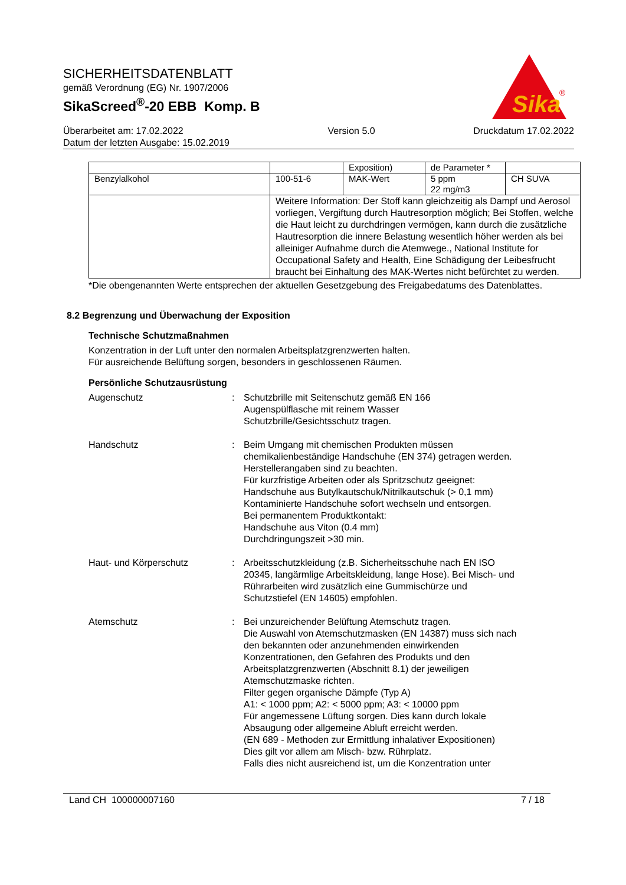SICHERHEITSDATENBLATT
gemäß Verordnung (EG) Nr. 1907/2006
SikaScreed<sup>®</sup>-20 EBB Komp. B
Sika
®
Überarbeitet am: 17.02.2022
Datum der letzten Ausgabe: 15.02.2019
Version 5.0 Druckdatum 17.02.2022
| | | Exposition) | de Parameter * | |
| Benzylalkohol | 100-51-6 | MAK-Wert | 5 ppm 22 mg/m3 | CH SUVA |
| | Weitere Information: Der Stoff kann gleichzeitig als Dampf und Aerosol vorliegen, Vergiftung durch Hautresorption möglich; Bei Stoffen, welche die Haut leicht zu durchdringen vermögen, kann durch die zusätzliche Hautresorption die innere Belastung wesentlich höher werden als bei alleiniger Aufnahme durch die Atemwege., National Institute for Occupational Safety and Health, Eine Schädigung der Leibesfrucht braucht bei Einhaltung des MAK-Wertes nicht befürchtet zu werden. | | | |
*Die obengenannten Werte entsprechen der aktuellen Gesetzgebung des Freigabedatums des Datenblattes.
8.2 Begrenzung und Überwachung der Exposition
Technische Schutzmaßnahmen
Konzentration in der Luft unter den normalen Arbeitsplatzgrenzwerten halten.
Für ausreichende Belüftung sorgen, besonders in geschlossenen Räumen.
Persönliche Schutzausrüstung
Augenschutz : Schutzbrille mit Seitenschutz gemäß EN 166
Augenspülflasche mit reinem Wasser
Schutzbrille/Gesichtsschutz tragen.
Handschutz : Beim Umgang mit chemischen Produkten müssen chemikalienbeständige Handschuhe (EN 374) getragen werden. Herstellerangaben sind zu beachten.
Für kurzfristige Arbeiten oder als Spritzschutz geeignet:
Handschuhe aus Butylkautschuk/Nitrilkautschuk (> 0,1 mm)
Kontaminierte Handschuhe sofort wechseln und entsorgen.
Bei permanentem Produktkontakt:
Handschuhe aus Viton (0.4 mm)
Durchdringungszeit >30 min.
Haut- und Körperschutz : Arbeitsschutzkleidung (z.B. Sicherheitsschuhe nach EN ISO 20345, langärmlige Arbeitskleidung, lange Hose). Bei Misch- und Rührarbeiten wird zusätzlich eine Gummischürze und Schutzstiefel (EN 14605) empfohlen.
Atemschutz : Bei unzureichender Belüftung Atemschutz tragen.
Die Auswahl von Atemschutzmasken (EN 14387) muss sich nach den bekannten oder anzunehmenden einwirkenden Konzentrationen, den Gefahren des Produkts und den Arbeitsplatzgrenzwerten (Abschnitt 8.1) der jeweiligen Atemschutzmaske richten.
Filter gegen organische Dämpfe (Typ A)
A1: < 1000 ppm; A2: < 5000 ppm; A3: < 10000 ppm
Für angemessene Lüftung sorgen. Dies kann durch lokale Absaugung oder allgemeine Abluft erreicht werden.
(EN 689 - Methoden zur Ermittlung inhalativer Expositionen)
Dies gilt vor allem am Misch- bzw. Rührplatz.
Falls dies nicht ausreichend ist, um die Konzentration unter
Land CH 100000007160 7 / 18